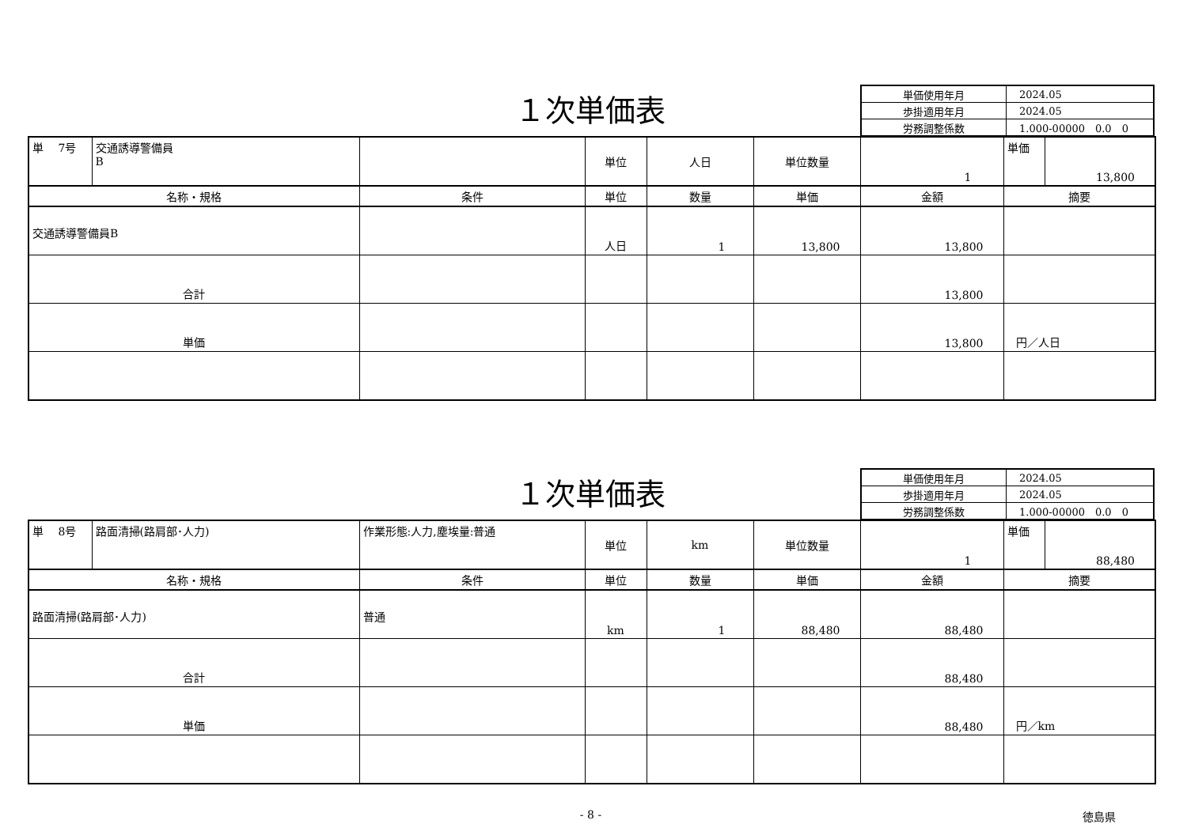１次単価表
| 単価使用年月 | 2024.05 |
| 歩掛適用年月 | 2024.05 |
| 労務調整係数 | 1.000-00000 0.0 0 |
| 単 7号 | 交通誘導警備員 B | | 単位 | 人日 | 単位数量 | 1 | 単価 | 13,800 |
| 名称・規格 | | 条件 | 単位 | 数量 | 単価 | 金額 | 摘要 | |
| 交通誘導警備員B | | | 人日 | 1 | 13,800 | 13,800 | | |
| 合計 | | | | | | 13,800 | | |
| 単価 | | | | | | 13,800 | 円／人日 | |
１次単価表
| 単価使用年月 | 2024.05 |
| 歩掛適用年月 | 2024.05 |
| 労務調整係数 | 1.000-00000 0.0 0 |
| 単 8号 | 路面清掃(路肩部･人力) | 作業形態:人力,塵埃量:普通 | 単位 | km | 単位数量 | 1 | 単価 | 88,480 |
| 名称・規格 | | 条件 | 単位 | 数量 | 単価 | 金額 | 摘要 | |
| 路面清掃(路肩部･人力) | | 普通 | km | 1 | 88,480 | 88,480 | | |
| 合計 | | | | | | 88,480 | | |
| 単価 | | | | | | 88,480 | 円／km | |
- 8 - 徳島県